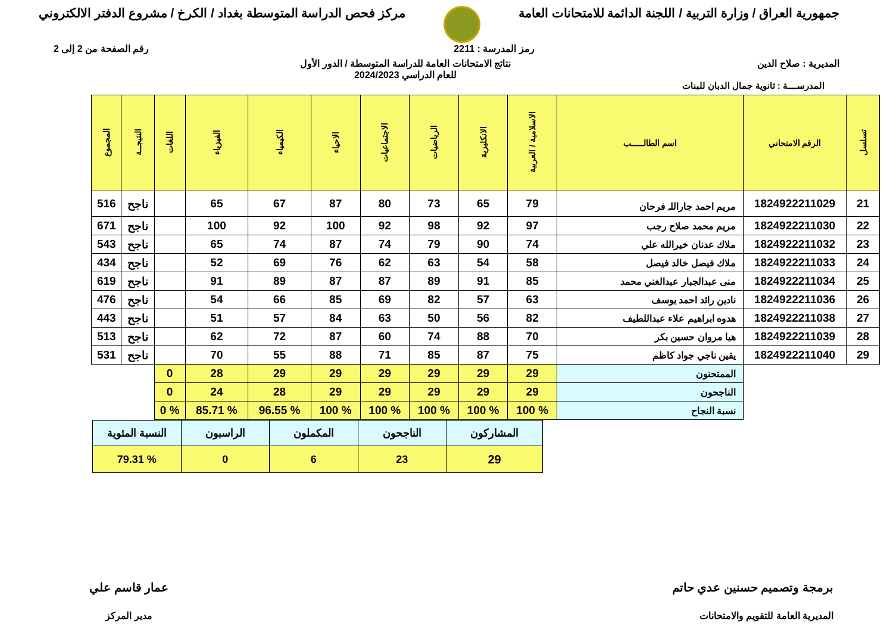جمهورية العراق / وزارة التربية / اللجنة الدائمة للامتحانات العامة
مركز فحص الدراسة المتوسطة بغداد / الكرخ / مشروع الدفتر الالكتروني
رمز المدرسة : 2211 رقم الصفحة من 2 إلى 2
المديرية : صلاح الدين نتائج الامتحانات العامة للدراسة المتوسطة / الدور الأول
للعام الدراسي 2024/2023
المدرســــة : ثانوية جمال الدبان للبنات
| تسلسل | الرقم الامتحاني | اسم الطالـــــب | الاسلامية / العربية | الانكليزية | الرياضيات | الاجتماعيات | الاحياء | الكيمياء | الفيزياء | اللغات | النتيجــة | المجموع |
| --- | --- | --- | --- | --- | --- | --- | --- | --- | --- | --- | --- | --- |
| 21 | 1824922211029 | مريم احمد جاراللہ فرحان | 79 | 65 | 73 | 80 | 87 | 67 | 65 | | ناجح | 516 |
| 22 | 1824922211030 | مريم محمد صلاح رجب | 97 | 92 | 98 | 92 | 100 | 92 | 100 | | ناجح | 671 |
| 23 | 1824922211032 | ملاك عدنان خيرالله علي | 74 | 90 | 79 | 74 | 87 | 74 | 65 | | ناجح | 543 |
| 24 | 1824922211033 | ملاك فيصل خالد فيصل | 58 | 54 | 63 | 62 | 76 | 69 | 52 | | ناجح | 434 |
| 25 | 1824922211034 | منى عبدالجبار عبدالغني محمد | 85 | 91 | 89 | 87 | 87 | 89 | 91 | | ناجح | 619 |
| 26 | 1824922211036 | نادين رائد احمد يوسف | 63 | 57 | 82 | 69 | 85 | 66 | 54 | | ناجح | 476 |
| 27 | 1824922211038 | هدوه ابراهيم علاء عبداللطيف | 82 | 56 | 50 | 63 | 84 | 57 | 51 | | ناجح | 443 |
| 28 | 1824922211039 | هيا مروان حسين بكر | 70 | 88 | 74 | 60 | 87 | 72 | 62 | | ناجح | 513 |
| 29 | 1824922211040 | يقين ناجي جواد كاظم | 75 | 87 | 85 | 71 | 88 | 55 | 70 | | ناجح | 531 |
| | | الممتحنون | 29 | 29 | 29 | 29 | 29 | 29 | 28 | 0 | | |
| | | الناجحون | 29 | 29 | 29 | 29 | 29 | 28 | 24 | 0 | | |
| | | نسبة النجاح | % 100 | % 100 | % 100 | % 100 | % 100 | % 96.55 | % 85.71 | % 0 | | |
| المشاركون | الناجحون | المكملون | الراسبون | النسبة المئوية |
| 29 | 23 | 6 | 0 | % 79.31 |
برمجة وتصميم حسنين عدي حاتم
المديرية العامة للتقويم والامتحانات
عمار قاسم علي
مدير المركز